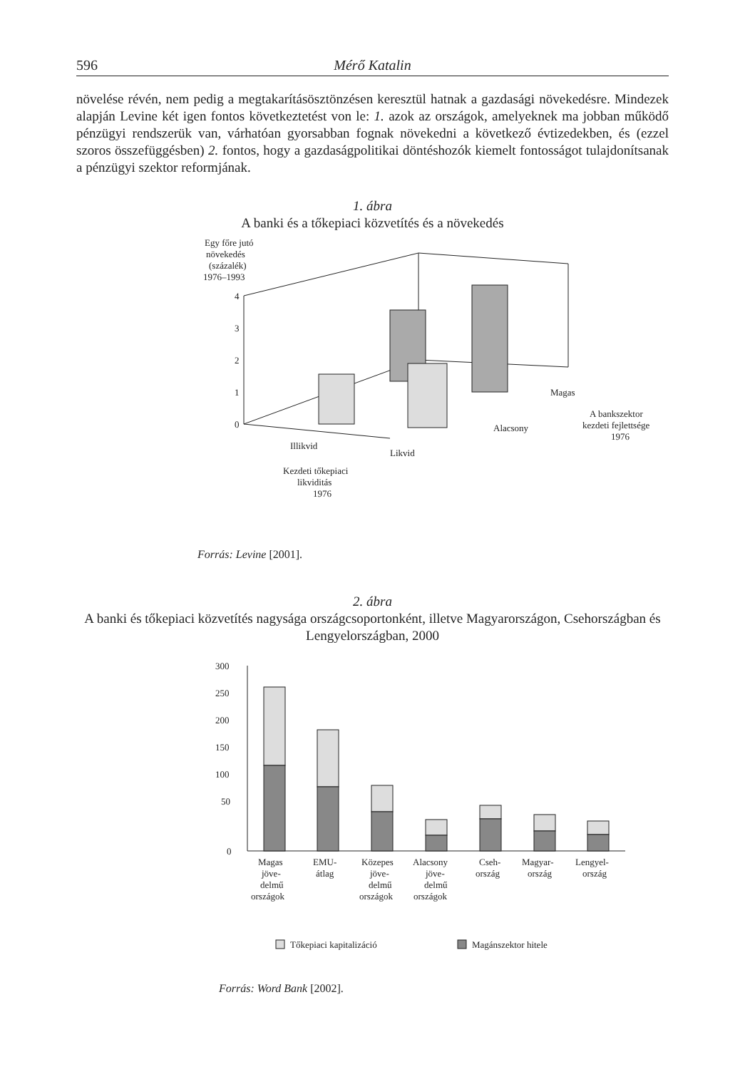596 Mérő Katalin
növelése révén, nem pedig a megtakarításösztönzésen keresztül hatnak a gazdasági növekedésre. Mindezek alapján Levine két igen fontos következtetést von le: 1. azok az országok, amelyeknek ma jobban működő pénzügyi rendszerük van, várhatóan gyorsabban fognak növekedni a következő évtizedekben, és (ezzel szoros összefüggésben) 2. fontos, hogy a gazdaságpolitikai döntéshozók kiemelt fontosságot tulajdonítsanak a pénzügyi szektor reformjának.
1. ábra
A banki és a tőkepiaci közvetítés és a növekedés
Egy főre jutó
növekedés
(százalék)
1976–1993
4
3
2
1
0
Illikvid
Likvid
Alacsony
Magas
A bankszektor
kezdeti fejlettsége
1976
Kezdeti tőkepiaci
likviditás
1976
Forrás: Levine [2001].
2. ábra
A banki és tőkepiaci közvetítés nagysága országcsoportonként, illetve Magyarországon, Csehországban és Lengyelországban, 2000
300
250
200
150
100
50
0
Magas
jöve-
delmű
országok
EMU-
átlag
Közepes
jöve-
delmű
országok
Alacsony
jöve-
delmű
országok
Cseh-
ország
Magyar-
ország
Lengyel-
ország
Tőkepiaci kapitalizáció
Magánszektor hitele
Forrás: Word Bank [2002].